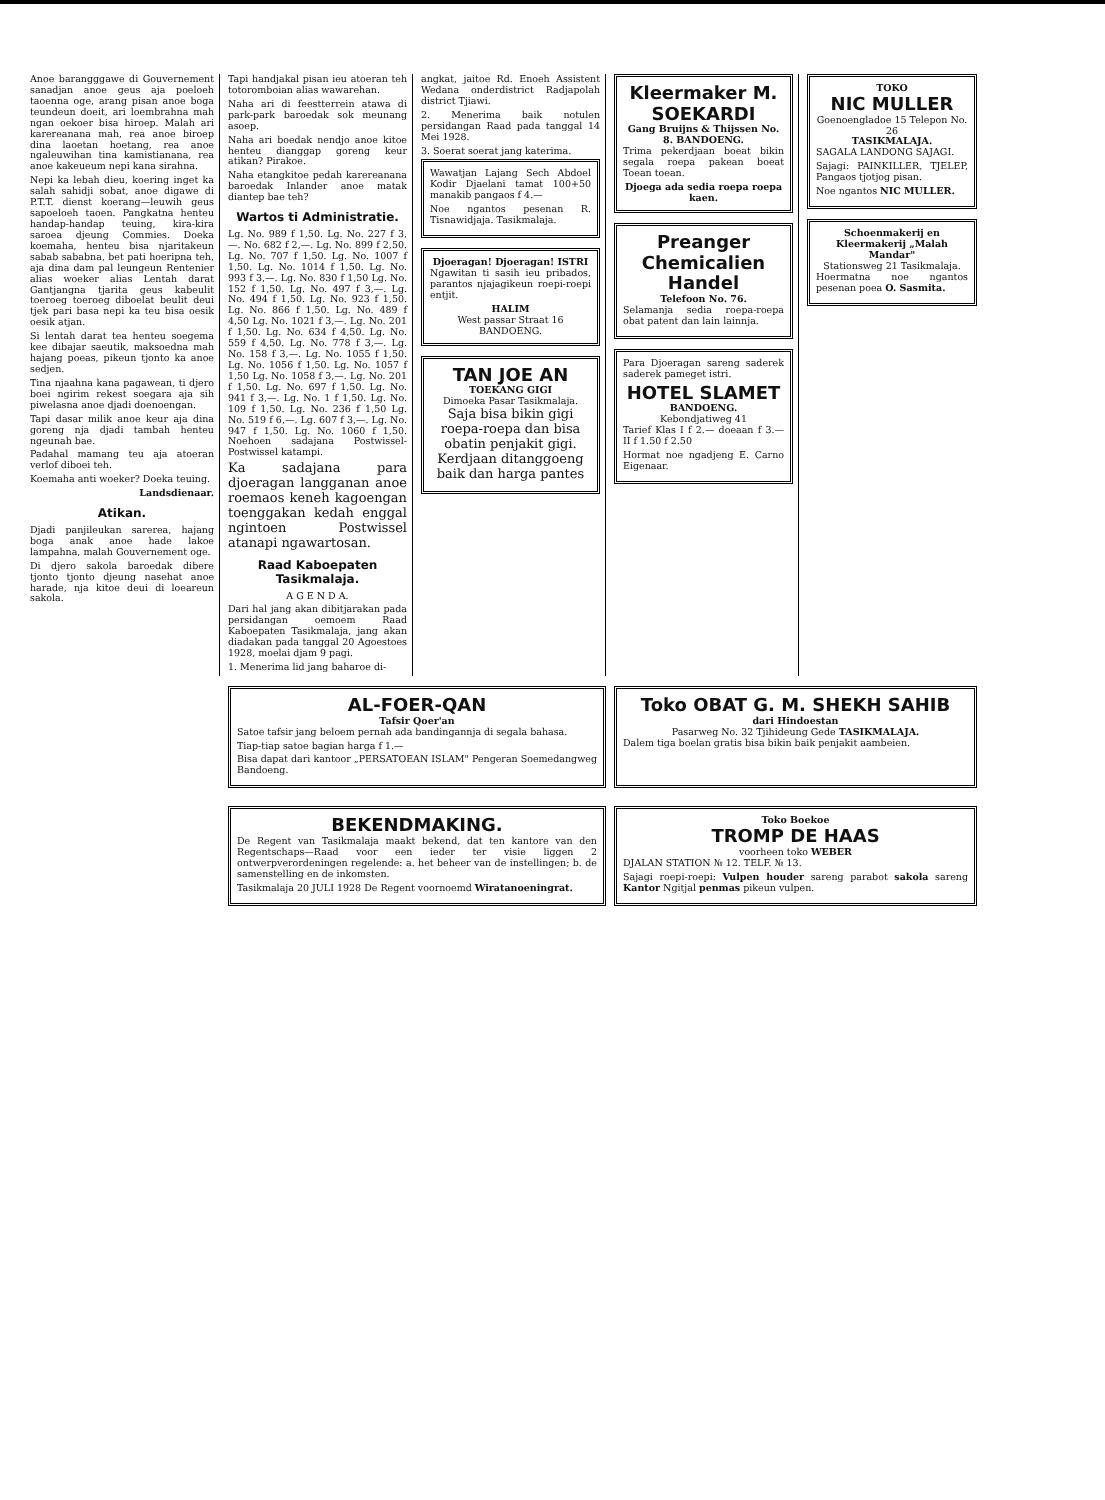Anoe barangggawe di Gouvernement sanadjan anoe geus aja poeloeh taoenna oge, arang pisan anoe boga teundeun doeit, ari loembrahna mah ngan oekoer bisa hiroep. Malah ari karereanana mah, rea anoe biroep dina laoetan hoetang, rea anoe ngaleuwihan tina kamistianana, rea anoe kakeueum nepi kana sirahna.
Nepi ka lebah dieu, koering inget ka salah sahidji sobat, anoe digawe di P.T.T. dienst koerang—leuwih geus sapoeloeh taoen. Pangkatna henteu handap-handap teuing, kira-kira saroea djeung Commies. Doeka koemaha, henteu bisa njaritakeun sabab sababna, bet pati hoeripna teh, aja dina dam pal leungeun Rentenier alias woeker alias Lentah darat Gantjangna tjarita geus kabeulit toeroeg toeroeg diboelat beulit deui tjek pari basa nepi ka teu bisa oesik oesik atjan.
Si lentah darat tea henteu soegema kee dibajar saeutik, maksoedna mah hajang poeas, pikeun tjonto ka anoe sedjen.
Tina njaahna kana pagawean, ti djero boei ngirim rekest soegara aja sih piwelasna anoe djadi doenoengan.
Tapi dasar milik anoe keur aja dina goreng nja djadi tambah henteu ngeunah bae.
Padahal mamang teu aja atoeran verlof diboei teh.
Koemaha anti woeker? Doeka teuing.
Landsdienaar.
Atikan.
Djadi panjileukan sarerea, hajang boga anak anoe hade lakoe lampahna, malah Gouvernement oge.
Di djero sakola baroedak dibere tjonto tjonto djeung nasehat anoe harade, nja kitoe deui di loeareun sakola.
Tapi handjakal pisan ieu atoeran teh totoromboian alias wawarehan.
Naha ari di feestterrein atawa di park-park baroedak sok meunang asoep.
Naha ari boedak nendjo anoe kitoe henteu dianggap goreng keur atikan? Pirakoe.
Naha etangkitoe pedah karereanana baroedak Inlander anoe matak diantep bae teh?
Wartos ti Administratie.
Lg. No. 989 f 1,50. Lg. No. 227 f 3,—. No. 682 f 2,—. Lg. No. 899 f 2,50. Lg. No. 707 f 1,50. Lg. No. 1007 f 1,50. Lg. No. 1014 f 1,50. Lg. No. 993 f 3,—. Lg. No. 830 f 1,50 Lg. No. 152 f 1,50. Lg. No. 497 f 3,—. Lg. No. 494 f 1,50. Lg. No. 923 f 1,50. Lg. No. 866 f 1,50. Lg. No. 489 f 4,50 Lg. No. 1021 f 3,—. Lg. No. 201 f 1,50. Lg. No. 634 f 4,50. Lg. No. 559 f 4,50. Lg. No. 778 f 3,—. Lg. No. 158 f 3,—. Lg. No. 1055 f 1,50. Lg. No. 1056 f 1,50. Lg. No. 1057 f 1,50 Lg. No. 1058 f 3,—. Lg. No. 201 f 1,50. Lg. No. 697 f 1,50. Lg. No. 941 f 3,—. Lg. No. 1 f 1,50. Lg. No. 109 f 1,50. Lg. No. 236 f 1,50 Lg. No. 519 f 6,—. Lg. 607 f 3,—. Lg. No. 947 f 1,50. Lg. No. 1060 f 1,50. Noehoen sadajana Postwissel-Postwissel katampi.
Ka sadajana para djoeragan langganan anoe roemaos keneh kagoengan toenggakan kedah enggal ngintoen Postwissel atanapi ngawartosan.
Raad Kaboepaten Tasikmalaja.
A G E N D A.
Dari hal jang akan dibitjarakan pada persidangan oemoem Raad Kaboepaten Tasikmalaja, jang akan diadakan pada tanggal 20 Agoestoes 1928, moelai djam 9 pagi.
1. Menerima lid jang baharoe di-
angkat, jaitoe Rd. Enoeh Assistent Wedana onderdistrict Radjapolah district Tjiawi.
2. Menerima baik notulen persidangan Raad pada tanggal 14 Mei 1928.
3. Soerat soerat jang katerima.
Wawatjan Lajang Sech Abdoel Kodir Djaelani tamat 100+50 manakib pangaos f 4.—
Noe ngantos pesenan R. Tisnawidjaja. Tasikmalaja.
Djoeragan! Djoeragan! ISTRI
Ngawitan ti sasih ieu pribados, parantos njajagikeun roepi-roepi entjit.
HALIM
West passar Straat 16 BANDOENG.
TAN JOE AN
TOEKANG GIGI
Dimoeka Pasar Tasikmalaja.
Saja bisa bikin gigi roepa-roepa dan bisa obatin penjakit gigi. Kerdjaan ditanggoeng baik dan harga pantes
Kleermaker M. SOEKARDI
Gang Bruijns & Thijssen No. 8. BANDOENG.
Trima pekerdjaan boeat bikin segala roepa pakean boeat Toean toean.
Djoega ada sedia roepa roepa kaen.
Preanger Chemicalien Handel
Telefoon No. 76.
Selamanja sedia roepa-roepa obat patent dan lain lainnja.
Para Djoeragan sareng saderek saderek pameget istri.
HOTEL SLAMET
BANDOENG.
Kebondjatiweg 41
Tarief Klas I f 2.— doeaan f 3.— II f 1.50 f 2.50
Hormat noe ngadjeng E. Carno Eigenaar.
TOKO
NIC MULLER
Goenoengladoe 15 Telepon No. 26
TASIKMALAJA.
SAGALA LANDONG SAJAGI.
Sajagi: PAINKILLER, TJELEP, Pangaos tjotjog pisan.
Noe ngantos NIC MULLER.
Schoenmakerij en Kleermakerij „Malah Mandar"
Stationsweg 21 Tasikmalaja.
Hoermatna noe ngantos pesenan poea O. Sasmita.
AL-FOER-QAN
Tafsir Qoer'an
Satoe tafsir jang beloem pernah ada bandingannja di segala bahasa.
Tiap-tiap satoe bagian harga f 1.—
Bisa dapat dari kantoor „PERSATOEAN ISLAM" Pengeran Soemedangweg Bandoeng.
Toko OBAT G. M. SHEKH SAHIB
dari Hindoestan
Pasarweg No. 32 Tjihideung Gede TASIKMALAJA.
Dalem tiga boelan gratis bisa bikin baik penjakit aambeien.
BEKENDMAKING.
De Regent van Tasikmalaja maakt bekend, dat ten kantore van den Regentschaps—Raad voor een ieder ter visie liggen 2 ontwerpverordeningen regelende: a. het beheer van de instellingen; b. de samenstelling en de inkomsten.
Tasikmalaja 20 JULI 1928 De Regent voornoemd Wiratanoeningrat.
Toko Boekoe
TROMP DE HAAS
voorheen toko WEBER
DJALAN STATION № 12. TELF. № 13.
Sajagi roepi-roepi: Vulpen houder sareng parabot sakola sareng Kantor Ngitjal penmas pikeun vulpen.